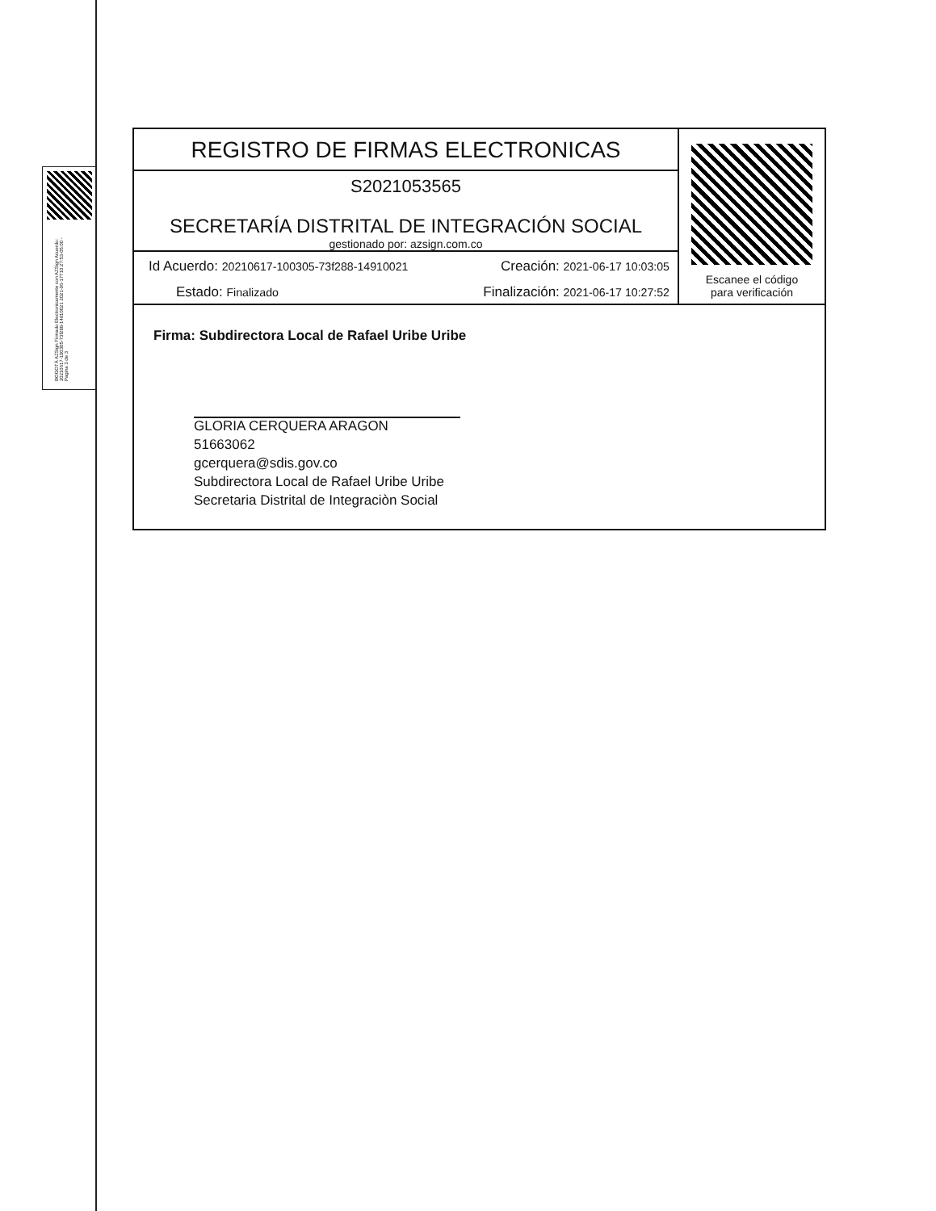BOGOTÁ AZSign Firmado Electronicamente con AZSign Acuerdo: 20210617-100305-73f288-14910021 2021-06-17T10:27:53-05:00 - Pagina 3 de 3
| REGISTRO DE FIRMAS ELECTRONICAS | Escanee el código para verificación |
| S2021053565 SECRETARÍA DISTRITAL DE INTEGRACIÓN SOCIAL gestionado por: azsign.com.co | |
| Id Acuerdo: 20210617-100305-73f288-14910021 Creación: 2021-06-17 10:03:05 Estado: Finalizado Finalización: 2021-06-17 10:27:52 | |
| Firma: Subdirectora Local de Rafael Uribe Uribe GLORIA CERQUERA ARAGON 51663062 gcerquera@sdis.gov.co Subdirectora Local de Rafael Uribe Uribe Secretaria Distrital de Integraciòn Social | |